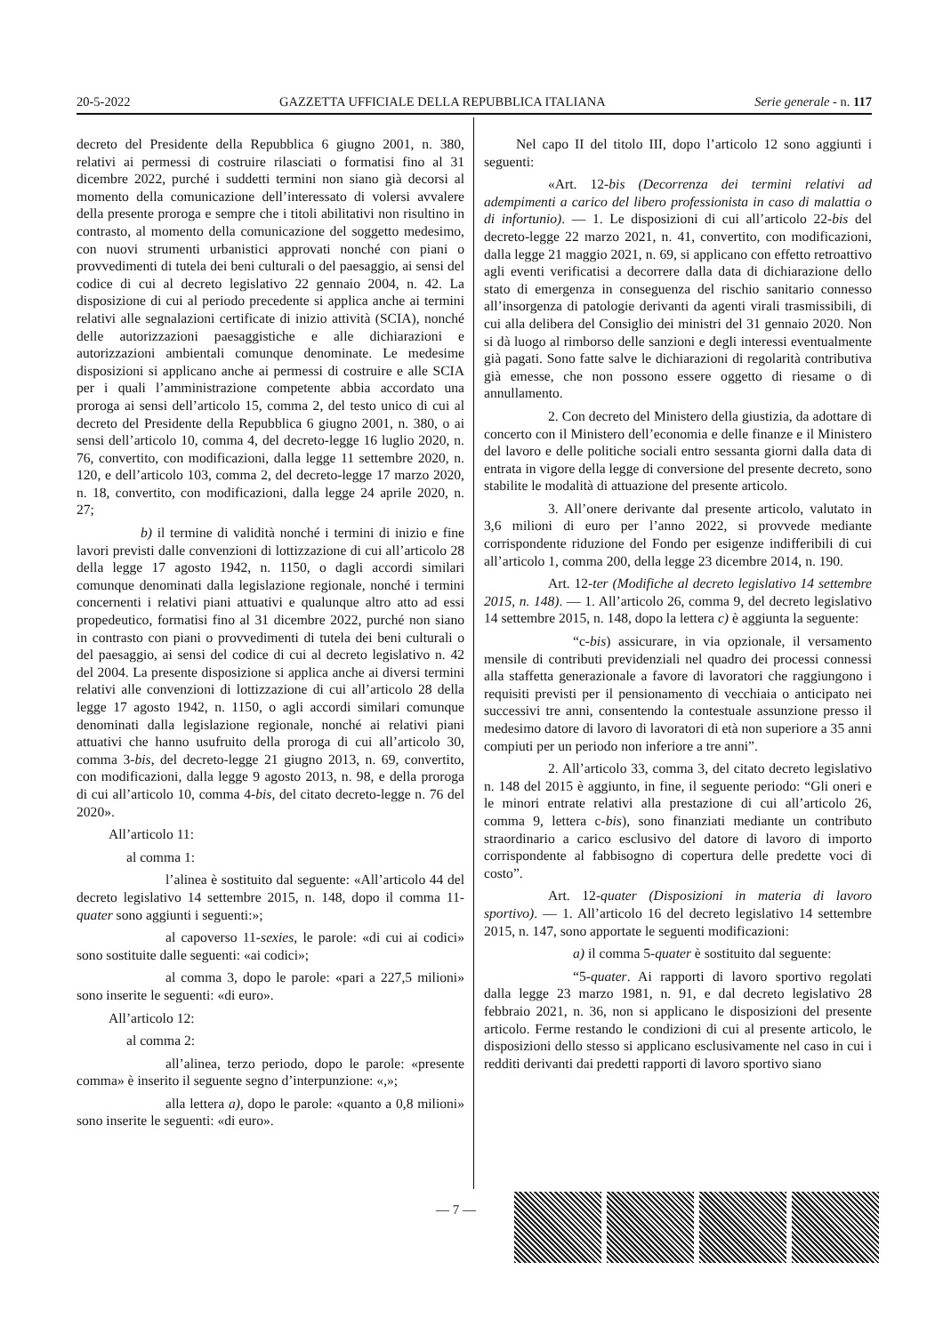20-5-2022 GAZZETTA UFFICIALE DELLA REPUBBLICA ITALIANA Serie generale - n. 117
decreto del Presidente della Repubblica 6 giugno 2001, n. 380, relativi ai permessi di costruire rilasciati o formatisi fino al 31 dicembre 2022, purché i suddetti termini non siano già decorsi al momento della comunicazione dell’interessato di volersi avvalere della presente proroga e sempre che i titoli abilitativi non risultino in contrasto, al momento della comunicazione del soggetto medesimo, con nuovi strumenti urbanistici approvati nonché con piani o provvedimenti di tutela dei beni culturali o del paesaggio, ai sensi del codice di cui al decreto legislativo 22 gennaio 2004, n. 42. La disposizione di cui al periodo precedente si applica anche ai termini relativi alle segnalazioni certificate di inizio attività (SCIA), nonché delle autorizzazioni paesaggistiche e alle dichiarazioni e autorizzazioni ambientali comunque denominate. Le medesime disposizioni si applicano anche ai permessi di costruire e alle SCIA per i quali l’amministrazione competente abbia accordato una proroga ai sensi dell’articolo 15, comma 2, del testo unico di cui al decreto del Presidente della Repubblica 6 giugno 2001, n. 380, o ai sensi dell’articolo 10, comma 4, del decreto-legge 16 luglio 2020, n. 76, convertito, con modificazioni, dalla legge 11 settembre 2020, n. 120, e dell’articolo 103, comma 2, del decreto-legge 17 marzo 2020, n. 18, convertito, con modificazioni, dalla legge 24 aprile 2020, n. 27;
b) il termine di validità nonché i termini di inizio e fine lavori previsti dalle convenzioni di lottizzazione di cui all’articolo 28 della legge 17 agosto 1942, n. 1150, o dagli accordi similari comunque denominati dalla legislazione regionale, nonché i termini concernenti i relativi piani attuativi e qualunque altro atto ad essi propedeutico, formatisi fino al 31 dicembre 2022, purché non siano in contrasto con piani o provvedimenti di tutela dei beni culturali o del paesaggio, ai sensi del codice di cui al decreto legislativo n. 42 del 2004. La presente disposizione si applica anche ai diversi termini relativi alle convenzioni di lottizzazione di cui all’articolo 28 della legge 17 agosto 1942, n. 1150, o agli accordi similari comunque denominati dalla legislazione regionale, nonché ai relativi piani attuativi che hanno usufruito della proroga di cui all’articolo 30, comma 3-bis, del decreto-legge 21 giugno 2013, n. 69, convertito, con modificazioni, dalla legge 9 agosto 2013, n. 98, e della proroga di cui all’articolo 10, comma 4-bis, del citato decreto-legge n. 76 del 2020».
All’articolo 11:
al comma 1:
l’alinea è sostituito dal seguente: «All’articolo 44 del decreto legislativo 14 settembre 2015, n. 148, dopo il comma 11-quater sono aggiunti i seguenti:»;
al capoverso 11-sexies, le parole: «di cui ai codici» sono sostituite dalle seguenti: «ai codici»;
al comma 3, dopo le parole: «pari a 227,5 milioni» sono inserite le seguenti: «di euro».
All’articolo 12:
al comma 2:
all’alinea, terzo periodo, dopo le parole: «presente comma» è inserito il seguente segno d’interpunzione: «,»;
alla lettera a), dopo le parole: «quanto a 0,8 milioni» sono inserite le seguenti: «di euro».
Nel capo II del titolo III, dopo l’articolo 12 sono aggiunti i seguenti:
«Art. 12-bis (Decorrenza dei termini relativi ad adempimenti a carico del libero professionista in caso di malattia o di infortunio). — 1. Le disposizioni di cui all’articolo 22-bis del decreto-legge 22 marzo 2021, n. 41, convertito, con modificazioni, dalla legge 21 maggio 2021, n. 69, si applicano con effetto retroattivo agli eventi verificatisi a decorrere dalla data di dichiarazione dello stato di emergenza in conseguenza del rischio sanitario connesso all’insorgenza di patologie derivanti da agenti virali trasmissibili, di cui alla delibera del Consiglio dei ministri del 31 gennaio 2020. Non si dà luogo al rimborso delle sanzioni e degli interessi eventualmente già pagati. Sono fatte salve le dichiarazioni di regolarità contributiva già emesse, che non possono essere oggetto di riesame o di annullamento.
2. Con decreto del Ministero della giustizia, da adottare di concerto con il Ministero dell’economia e delle finanze e il Ministero del lavoro e delle politiche sociali entro sessanta giorni dalla data di entrata in vigore della legge di conversione del presente decreto, sono stabilite le modalità di attuazione del presente articolo.
3. All’onere derivante dal presente articolo, valutato in 3,6 milioni di euro per l’anno 2022, si provvede mediante corrispondente riduzione del Fondo per esigenze indifferibili di cui all’articolo 1, comma 200, della legge 23 dicembre 2014, n. 190.
Art. 12-ter (Modifiche al decreto legislativo 14 settembre 2015, n. 148). — 1. All’articolo 26, comma 9, del decreto legislativo 14 settembre 2015, n. 148, dopo la lettera c) è aggiunta la seguente:
“c-bis) assicurare, in via opzionale, il versamento mensile di contributi previdenziali nel quadro dei processi connessi alla staffetta generazionale a favore di lavoratori che raggiungono i requisiti previsti per il pensionamento di vecchiaia o anticipato nei successivi tre anni, consentendo la contestuale assunzione presso il medesimo datore di lavoro di lavoratori di età non superiore a 35 anni compiuti per un periodo non inferiore a tre anni”.
2. All’articolo 33, comma 3, del citato decreto legislativo n. 148 del 2015 è aggiunto, in fine, il seguente periodo: “Gli oneri e le minori entrate relativi alla prestazione di cui all’articolo 26, comma 9, lettera c-bis), sono finanziati mediante un contributo straordinario a carico esclusivo del datore di lavoro di importo corrispondente al fabbisogno di copertura delle predette voci di costo”.
Art. 12-quater (Disposizioni in materia di lavoro sportivo). — 1. All’articolo 16 del decreto legislativo 14 settembre 2015, n. 147, sono apportate le seguenti modificazioni:
a) il comma 5-quater è sostituito dal seguente:
“5-quater. Ai rapporti di lavoro sportivo regolati dalla legge 23 marzo 1981, n. 91, e dal decreto legislativo 28 febbraio 2021, n. 36, non si applicano le disposizioni del presente articolo. Ferme restando le condizioni di cui al presente articolo, le disposizioni dello stesso si applicano esclusivamente nel caso in cui i redditi derivanti dai predetti rapporti di lavoro sportivo siano
— 7 —